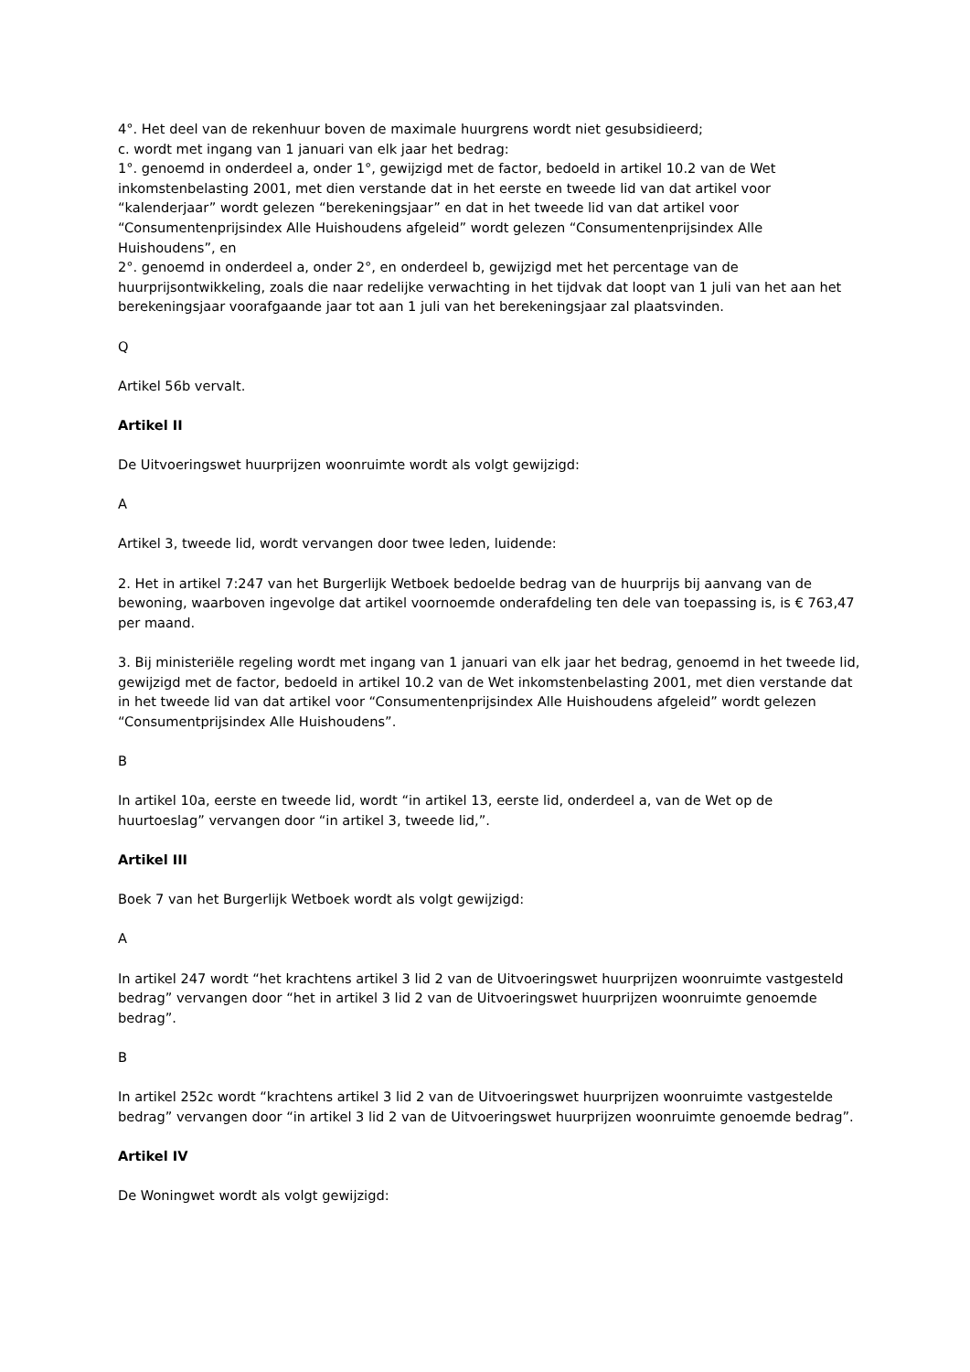4°. Het deel van de rekenhuur boven de maximale huurgrens wordt niet gesubsidieerd;
c. wordt met ingang van 1 januari van elk jaar het bedrag:
1°. genoemd in onderdeel a, onder 1°, gewijzigd met de factor, bedoeld in artikel 10.2 van de Wet inkomstenbelasting 2001, met dien verstande dat in het eerste en tweede lid van dat artikel voor “kalenderjaar” wordt gelezen “berekeningsjaar” en dat in het tweede lid van dat artikel voor “Consumentenprijsindex Alle Huishoudens afgeleid” wordt gelezen “Consumentenprijsindex Alle Huishoudens”, en
2°. genoemd in onderdeel a, onder 2°, en onderdeel b, gewijzigd met het percentage van de huurprijsontwikkeling, zoals die naar redelijke verwachting in het tijdvak dat loopt van 1 juli van het aan het berekeningsjaar voorafgaande jaar tot aan 1 juli van het berekeningsjaar zal plaatsvinden.
Q
Artikel 56b vervalt.
Artikel II
De Uitvoeringswet huurprijzen woonruimte wordt als volgt gewijzigd:
A
Artikel 3, tweede lid, wordt vervangen door twee leden, luidende:
2. Het in artikel 7:247 van het Burgerlijk Wetboek bedoelde bedrag van de huurprijs bij aanvang van de bewoning, waarboven ingevolge dat artikel voornoemde onderafdeling ten dele van toepassing is, is € 763,47 per maand.
3. Bij ministeriële regeling wordt met ingang van 1 januari van elk jaar het bedrag, genoemd in het tweede lid, gewijzigd met de factor, bedoeld in artikel 10.2 van de Wet inkomstenbelasting 2001, met dien verstande dat in het tweede lid van dat artikel voor “Consumentenprijsindex Alle Huishoudens afgeleid” wordt gelezen “Consumentprijsindex Alle Huishoudens”.
B
In artikel 10a, eerste en tweede lid, wordt “in artikel 13, eerste lid, onderdeel a, van de Wet op de huurtoeslag” vervangen door “in artikel 3, tweede lid,”.
Artikel III
Boek 7 van het Burgerlijk Wetboek wordt als volgt gewijzigd:
A
In artikel 247 wordt “het krachtens artikel 3 lid 2 van de Uitvoeringswet huurprijzen woonruimte vastgesteld bedrag” vervangen door “het in artikel 3 lid 2 van de Uitvoeringswet huurprijzen woonruimte genoemde bedrag”.
B
In artikel 252c wordt “krachtens artikel 3 lid 2 van de Uitvoeringswet huurprijzen woonruimte vastgestelde bedrag” vervangen door “in artikel 3 lid 2 van de Uitvoeringswet huurprijzen woonruimte genoemde bedrag”.
Artikel IV
De Woningwet wordt als volgt gewijzigd: